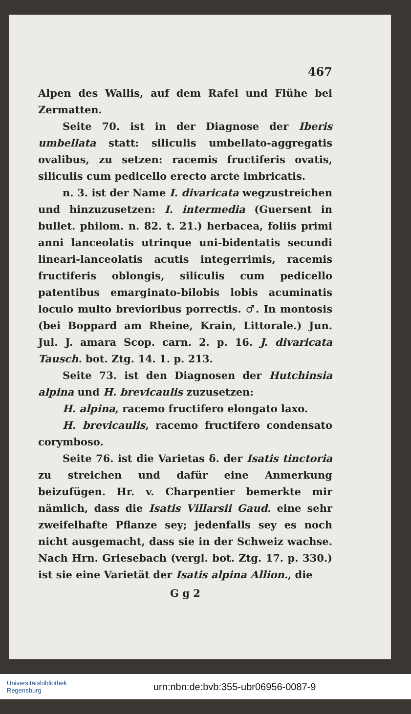467
Alpen des Wallis, auf dem Rafel und Flühe bei Zermatten.
Seite 70. ist in der Diagnose der Iberis umbellata statt: siliculis umbellato-aggregatis ovalibus, zu setzen: racemis fructiferis ovatis, siliculis cum pedicello erecto arcte imbricatis.
n. 3. ist der Name I. divaricata wegzustreichen und hinzuzusetzen: I. intermedia (Guersent in bullet. philom. n. 82. t. 21.) herbacea, foliis primi anni lanceolatis utrinque uni-bidentatis secundi lineari-lanceolatis acutis integerrimis, racemis fructiferis oblongis, siliculis cum pedicello patentibus emarginato-bilobis lobis acuminatis loculo multo brevioribus porrectis. ♂. In montosis (bei Boppard am Rheine, Krain, Littorale.) Jun. Jul. J. amara Scop. carn. 2. p. 16. J. divaricata Tausch. bot. Ztg. 14. 1. p. 213.
Seite 73. ist den Diagnosen der Hutchinsia alpina und H. brevicaulis zuzusetzen:
H. alpina, racemo fructifero elongato laxo.
H. brevicaulis, racemo fructifero condensato corymboso.
Seite 76. ist die Varietas δ. der Isatis tinctoria zu streichen und dafür eine Anmerkung beizufügen. Hr. v. Charpentier bemerkte mir nämlich, dass die Isatis Villarsii Gaud. eine sehr zweifelhafte Pflanze sey; jedenfalls sey es noch nicht ausgemacht, dass sie in der Schweiz wachse. Nach Hrn. Griesebach (vergl. bot. Ztg. 17. p. 330.) ist sie eine Varietät der Isatis alpina Allion., die
G g 2
Universitätsbibliothek
Regensburg
urn:nbn:de:bvb:355-ubr06956-0087-9